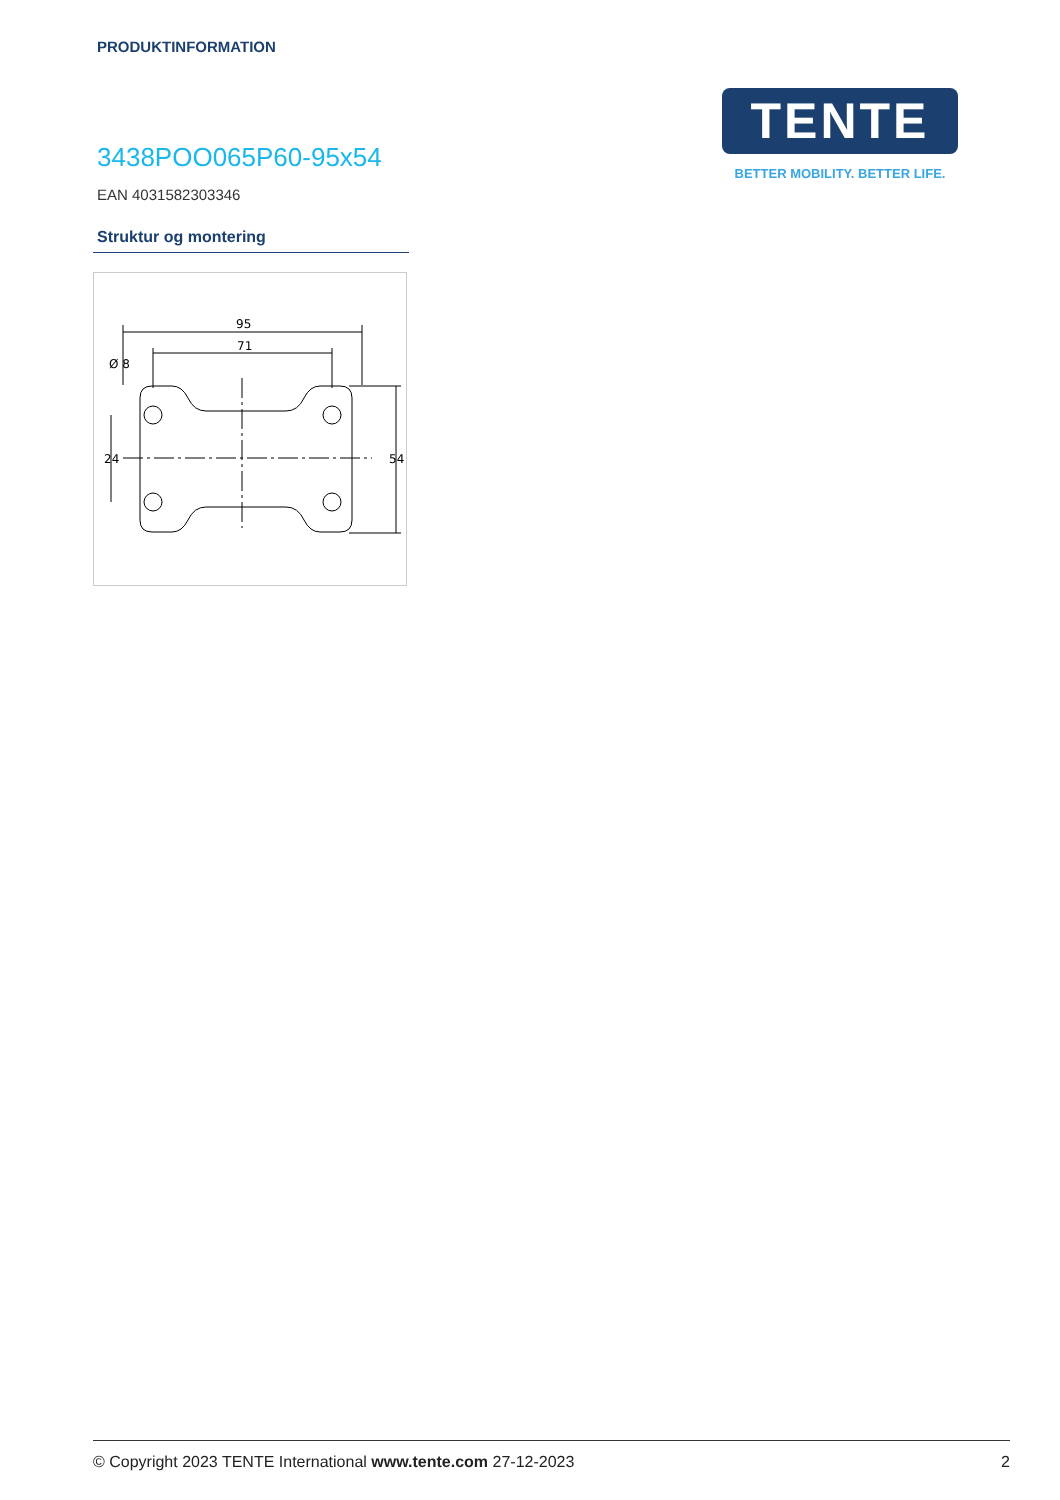PRODUKTINFORMATION
TENTE
BETTER MOBILITY. BETTER LIFE.
3438POO065P60-95x54
EAN 4031582303346
Struktur og montering
95
71
Ø 8
24
54
© Copyright 2023 TENTE International www.tente.com 27-12-2023 2